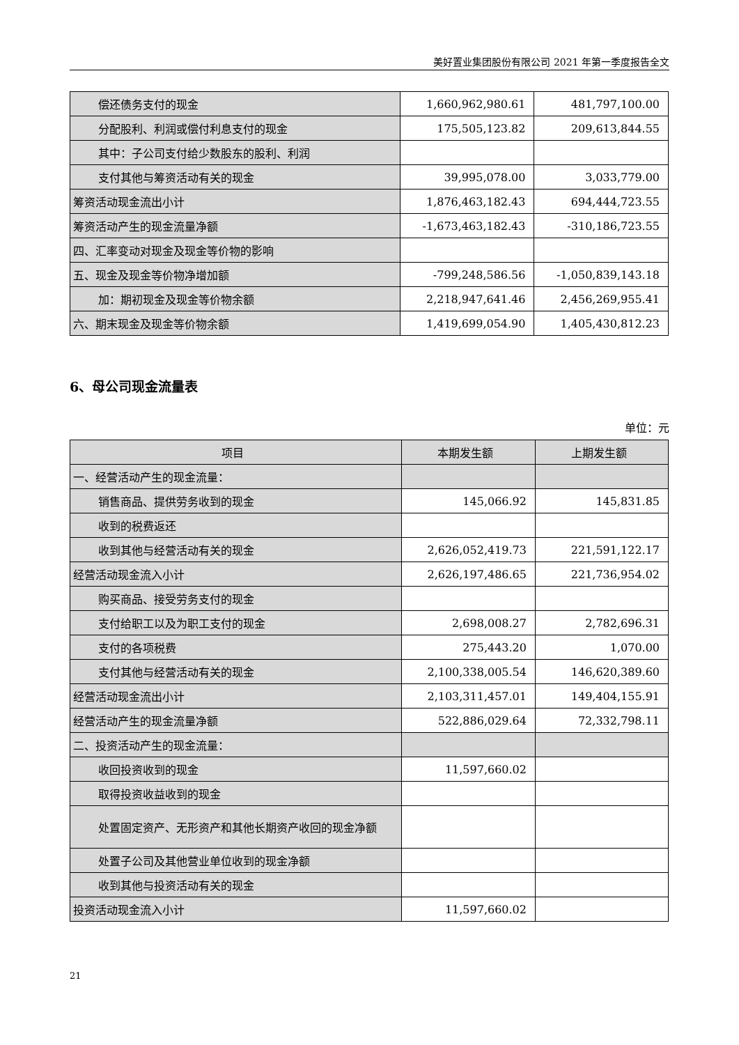美好置业集团股份有限公司 2021 年第一季度报告全文
| 偿还债务支付的现金 | 1,660,962,980.61 | 481,797,100.00 |
| 分配股利、利润或偿付利息支付的现金 | 175,505,123.82 | 209,613,844.55 |
| 其中：子公司支付给少数股东的股利、利润 | | |
| 支付其他与筹资活动有关的现金 | 39,995,078.00 | 3,033,779.00 |
| 筹资活动现金流出小计 | 1,876,463,182.43 | 694,444,723.55 |
| 筹资活动产生的现金流量净额 | -1,673,463,182.43 | -310,186,723.55 |
| 四、汇率变动对现金及现金等价物的影响 | | |
| 五、现金及现金等价物净增加额 | -799,248,586.56 | -1,050,839,143.18 |
| 加：期初现金及现金等价物余额 | 2,218,947,641.46 | 2,456,269,955.41 |
| 六、期末现金及现金等价物余额 | 1,419,699,054.90 | 1,405,430,812.23 |
6、母公司现金流量表
单位：元
| 项目 | 本期发生额 | 上期发生额 |
| --- | --- | --- |
| 一、经营活动产生的现金流量： | | |
| 销售商品、提供劳务收到的现金 | 145,066.92 | 145,831.85 |
| 收到的税费返还 | | |
| 收到其他与经营活动有关的现金 | 2,626,052,419.73 | 221,591,122.17 |
| 经营活动现金流入小计 | 2,626,197,486.65 | 221,736,954.02 |
| 购买商品、接受劳务支付的现金 | | |
| 支付给职工以及为职工支付的现金 | 2,698,008.27 | 2,782,696.31 |
| 支付的各项税费 | 275,443.20 | 1,070.00 |
| 支付其他与经营活动有关的现金 | 2,100,338,005.54 | 146,620,389.60 |
| 经营活动现金流出小计 | 2,103,311,457.01 | 149,404,155.91 |
| 经营活动产生的现金流量净额 | 522,886,029.64 | 72,332,798.11 |
| 二、投资活动产生的现金流量： | | |
| 收回投资收到的现金 | 11,597,660.02 | |
| 取得投资收益收到的现金 | | |
| 处置固定资产、无形资产和其他长期资产收回的现金 净额 | | |
| 处置子公司及其他营业单位收到的现金净额 | | |
| 收到其他与投资活动有关的现金 | | |
| 投资活动现金流入小计 | 11,597,660.02 | |
21